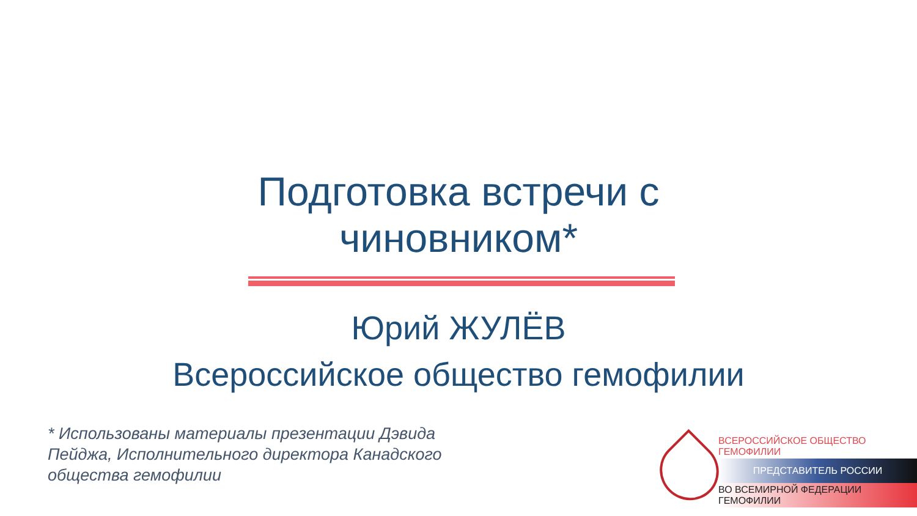Подготовка встречи с чиновником*
Юрий ЖУЛЁВ
Всероссийское общество гемофилии
* Использованы материалы презентации Дэвида Пейджа, Исполнительного директора Канадского общества гемофилии
ВСЕРОССИЙСКОЕ ОБЩЕСТВО ГЕМОФИЛИИ
ПРЕДСТАВИТЕЛЬ РОССИИ
ВО ВСЕМИРНОЙ ФЕДЕРАЦИИ ГЕМОФИЛИИ